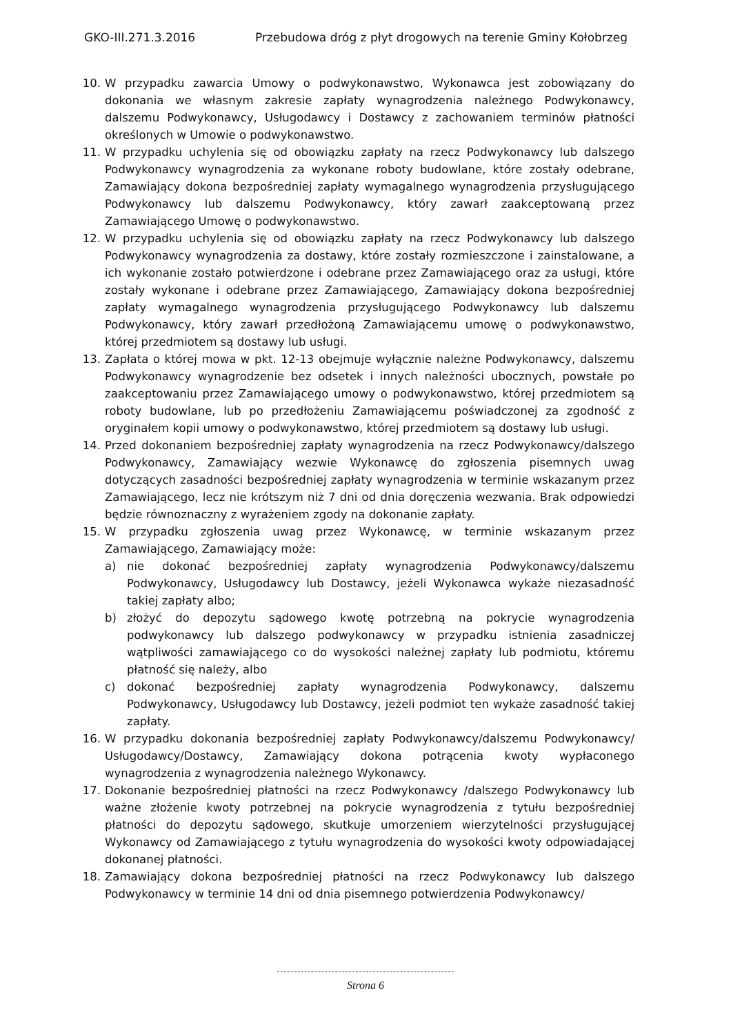GKO-III.271.3.2016 Przebudowa dróg z płyt drogowych na terenie Gminy Kołobrzeg
10. W przypadku zawarcia Umowy o podwykonawstwo, Wykonawca jest zobowiązany do dokonania we własnym zakresie zapłaty wynagrodzenia należnego Podwykonawcy, dalszemu Podwykonawcy, Usługodawcy i Dostawcy z zachowaniem terminów płatności określonych w Umowie o podwykonawstwo.
11. W przypadku uchylenia się od obowiązku zapłaty na rzecz Podwykonawcy lub dalszego Podwykonawcy wynagrodzenia za wykonane roboty budowlane, które zostały odebrane, Zamawiający dokona bezpośredniej zapłaty wymagalnego wynagrodzenia przysługującego Podwykonawcy lub dalszemu Podwykonawcy, który zawarł zaakceptowaną przez Zamawiającego Umowę o podwykonawstwo.
12. W przypadku uchylenia się od obowiązku zapłaty na rzecz Podwykonawcy lub dalszego Podwykonawcy wynagrodzenia za dostawy, które zostały rozmieszczone i zainstalowane, a ich wykonanie zostało potwierdzone i odebrane przez Zamawiającego oraz za usługi, które zostały wykonane i odebrane przez Zamawiającego, Zamawiający dokona bezpośredniej zapłaty wymagalnego wynagrodzenia przysługującego Podwykonawcy lub dalszemu Podwykonawcy, który zawarł przedłożoną Zamawiającemu umowę o podwykonawstwo, której przedmiotem są dostawy lub usługi.
13. Zapłata o której mowa w pkt. 12-13 obejmuje wyłącznie należne Podwykonawcy, dalszemu Podwykonawcy wynagrodzenie bez odsetek i innych należności ubocznych, powstałe po zaakceptowaniu przez Zamawiającego umowy o podwykonawstwo, której przedmiotem są roboty budowlane, lub po przedłożeniu Zamawiającemu poświadczonej za zgodność z oryginałem kopii umowy o podwykonawstwo, której przedmiotem są dostawy lub usługi.
14. Przed dokonaniem bezpośredniej zapłaty wynagrodzenia na rzecz Podwykonawcy/dalszego Podwykonawcy, Zamawiający wezwie Wykonawcę do zgłoszenia pisemnych uwag dotyczących zasadności bezpośredniej zapłaty wynagrodzenia w terminie wskazanym przez Zamawiającego, lecz nie krótszym niż 7 dni od dnia doręczenia wezwania. Brak odpowiedzi będzie równoznaczny z wyrażeniem zgody na dokonanie zapłaty.
15. W przypadku zgłoszenia uwag przez Wykonawcę, w terminie wskazanym przez Zamawiającego, Zamawiający może:
a) nie dokonać bezpośredniej zapłaty wynagrodzenia Podwykonawcy/dalszemu Podwykonawcy, Usługodawcy lub Dostawcy, jeżeli Wykonawca wykaże niezasadność takiej zapłaty albo;
b) złożyć do depozytu sądowego kwotę potrzebną na pokrycie wynagrodzenia podwykonawcy lub dalszego podwykonawcy w przypadku istnienia zasadniczej wątpliwości zamawiającego co do wysokości należnej zapłaty lub podmiotu, któremu płatność się należy, albo
c) dokonać bezpośredniej zapłaty wynagrodzenia Podwykonawcy, dalszemu Podwykonawcy, Usługodawcy lub Dostawcy, jeżeli podmiot ten wykaże zasadność takiej zapłaty.
16. W przypadku dokonania bezpośredniej zapłaty Podwykonawcy/dalszemu Podwykonawcy/ Usługodawcy/Dostawcy, Zamawiający dokona potrącenia kwoty wypłaconego wynagrodzenia z wynagrodzenia należnego Wykonawcy.
17. Dokonanie bezpośredniej płatności na rzecz Podwykonawcy /dalszego Podwykonawcy lub ważne złożenie kwoty potrzebnej na pokrycie wynagrodzenia z tytułu bezpośredniej płatności do depozytu sądowego, skutkuje umorzeniem wierzytelności przysługującej Wykonawcy od Zamawiającego z tytułu wynagrodzenia do wysokości kwoty odpowiadającej dokonanej płatności.
18. Zamawiający dokona bezpośredniej płatności na rzecz Podwykonawcy lub dalszego Podwykonawcy w terminie 14 dni od dnia pisemnego potwierdzenia Podwykonawcy/
Strona 6